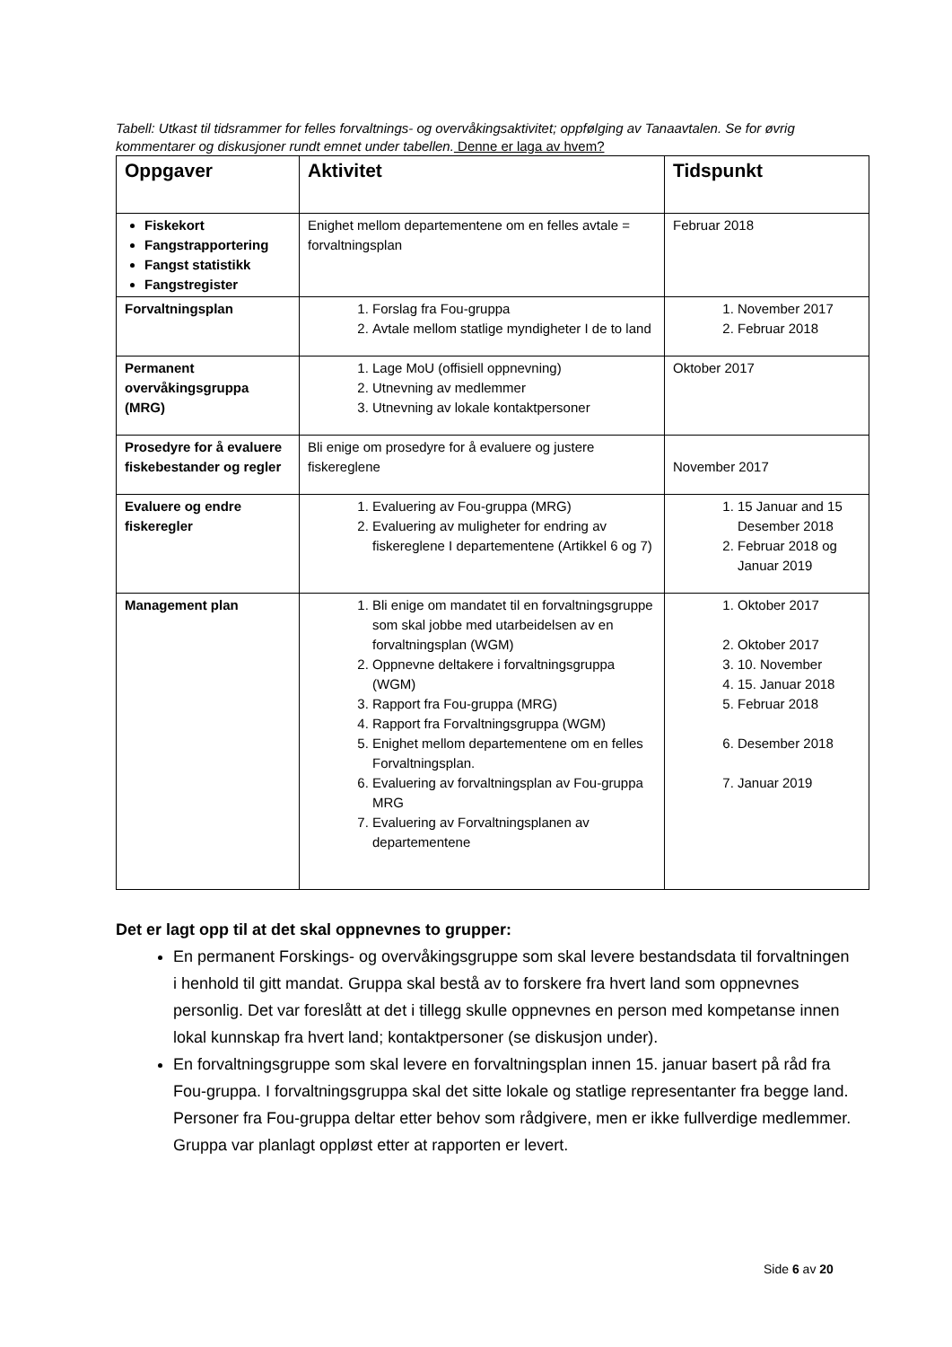Tabell: Utkast til tidsrammer for felles forvaltnings- og overvåkingsaktivitet; oppfølging av Tanaavtalen. Se for øvrig kommentarer og diskusjoner rundt emnet under tabellen. Denne er laga av hvem?
| Oppgaver | Aktivitet | Tidspunkt |
| --- | --- | --- |
| Fiskekort Fangstrapportering Fangst statistikk Fangstregister | Enighet mellom departementene om en felles avtale = forvaltningsplan | Februar 2018 |
| Forvaltningsplan | 1. Forslag fra Fou-gruppa 2. Avtale mellom statlige myndigheter I de to land | 1. November 2017 2. Februar 2018 |
| Permanent overvåkingsgruppa (MRG) | 1. Lage MoU (offisiell oppnevning) 2. Utnevning av medlemmer 3. Utnevning av lokale kontaktpersoner | Oktober 2017 |
| Prosedyre for å evaluere fiskebestander og regler | Bli enige om prosedyre for å evaluere og justere fiskereglene | November 2017 |
| Evaluere og endre fiskeregler | 1. Evaluering av Fou-gruppa (MRG) 2. Evaluering av muligheter for endring av fiskereglene I departementene (Artikkel 6 og 7) | 1. 15 Januar and 15 Desember 2018 2. Februar 2018 og Januar 2019 |
| Management plan | 1. Bli enige om mandatet til en forvaltningsgruppe som skal jobbe med utarbeidelsen av en forvaltningsplan (WGM) 2. Oppnevne deltakere i forvaltningsgruppa (WGM) 3. Rapport fra Fou-gruppa (MRG) 4. Rapport fra Forvaltningsgruppa (WGM) 5. Enighet mellom departementene om en felles Forvaltningsplan. 6. Evaluering av forvaltningsplan av Fou-gruppa MRG 7. Evaluering av Forvaltningsplanen av departementene | 1. Oktober 2017 2. Oktober 2017 3. 10. November 4. 15. Januar 2018 5. Februar 2018 6. Desember 2018 7. Januar 2019 |
Det er lagt opp til at det skal oppnevnes to grupper:
En permanent Forskings- og overvåkingsgruppe som skal levere bestandsdata til forvaltningen i henhold til gitt mandat. Gruppa skal bestå av to forskere fra hvert land som oppnevnes personlig. Det var foreslått at det i tillegg skulle oppnevnes en person med kompetanse innen lokal kunnskap fra hvert land; kontaktpersoner (se diskusjon under).
En forvaltningsgruppe som skal levere en forvaltningsplan innen 15. januar basert på råd fra Fou-gruppa. I forvaltningsgruppa skal det sitte lokale og statlige representanter fra begge land. Personer fra Fou-gruppa deltar etter behov som rådgivere, men er ikke fullverdige medlemmer. Gruppa var planlagt oppløst etter at rapporten er levert.
Side 6 av 20